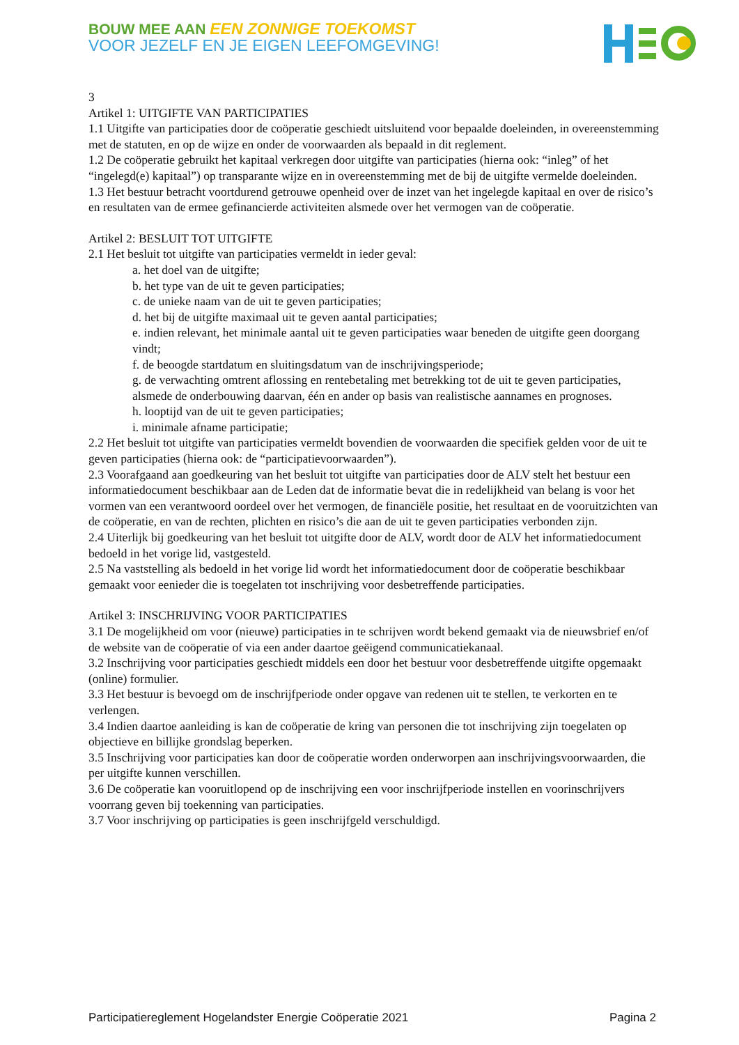BOUW MEE AAN EEN ZONNIGE TOEKOMST
VOOR JEZELF EN JE EIGEN LEEFOMGEVING!
3
Artikel 1: UITGIFTE VAN PARTICIPATIES
1.1 Uitgifte van participaties door de coöperatie geschiedt uitsluitend voor bepaalde doeleinden, in overeenstemming met de statuten, en op de wijze en onder de voorwaarden als bepaald in dit reglement.
1.2 De coöperatie gebruikt het kapitaal verkregen door uitgifte van participaties (hierna ook: “inleg” of het “ingelegd(e) kapitaal”) op transparante wijze en in overeenstemming met de bij de uitgifte vermelde doeleinden.
1.3 Het bestuur betracht voortdurend getrouwe openheid over de inzet van het ingelegde kapitaal en over de risico’s en resultaten van de ermee gefinancierde activiteiten alsmede over het vermogen van de coöperatie.
Artikel 2: BESLUIT TOT UITGIFTE
2.1 Het besluit tot uitgifte van participaties vermeldt in ieder geval:
a. het doel van de uitgifte;
b. het type van de uit te geven participaties;
c. de unieke naam van de uit te geven participaties;
d. het bij de uitgifte maximaal uit te geven aantal participaties;
e. indien relevant, het minimale aantal uit te geven participaties waar beneden de uitgifte geen doorgang vindt;
f. de beoogde startdatum en sluitingsdatum van de inschrijvingsperiode;
g. de verwachting omtrent aflossing en rentebetaling met betrekking tot de uit te geven participaties, alsmede de onderbouwing daarvan, één en ander op basis van realistische aannames en prognoses.
h. looptijd van de uit te geven participaties;
i. minimale afname participatie;
2.2 Het besluit tot uitgifte van participaties vermeldt bovendien de voorwaarden die specifiek gelden voor de uit te geven participaties (hierna ook: de “participatievoorwaarden”).
2.3 Voorafgaand aan goedkeuring van het besluit tot uitgifte van participaties door de ALV stelt het bestuur een informatiedocument beschikbaar aan de Leden dat de informatie bevat die in redelijkheid van belang is voor het vormen van een verantwoord oordeel over het vermogen, de financiële positie, het resultaat en de vooruitzichten van de coöperatie, en van de rechten, plichten en risico’s die aan de uit te geven participaties verbonden zijn.
2.4 Uiterlijk bij goedkeuring van het besluit tot uitgifte door de ALV, wordt door de ALV het informatiedocument bedoeld in het vorige lid, vastgesteld.
2.5 Na vaststelling als bedoeld in het vorige lid wordt het informatiedocument door de coöperatie beschikbaar gemaakt voor eenieder die is toegelaten tot inschrijving voor desbetreffende participaties.
Artikel 3: INSCHRIJVING VOOR PARTICIPATIES
3.1 De mogelijkheid om voor (nieuwe) participaties in te schrijven wordt bekend gemaakt via de nieuwsbrief en/of de website van de coöperatie of via een ander daartoe geëigend communicatiekanaal.
3.2 Inschrijving voor participaties geschiedt middels een door het bestuur voor desbetreffende uitgifte opgemaakt (online) formulier.
3.3 Het bestuur is bevoegd om de inschrijfperiode onder opgave van redenen uit te stellen, te verkorten en te verlengen.
3.4 Indien daartoe aanleiding is kan de coöperatie de kring van personen die tot inschrijving zijn toegelaten op objectieve en billijke grondslag beperken.
3.5 Inschrijving voor participaties kan door de coöperatie worden onderworpen aan inschrijvingsvoorwaarden, die per uitgifte kunnen verschillen.
3.6 De coöperatie kan vooruitlopend op de inschrijving een voor inschrijfperiode instellen en voorinschrijvers voorrang geven bij toekenning van participaties.
3.7 Voor inschrijving op participaties is geen inschrijfgeld verschuldigd.
Participatiereglement Hogelandster Energie Coöperatie 2021 Pagina 2